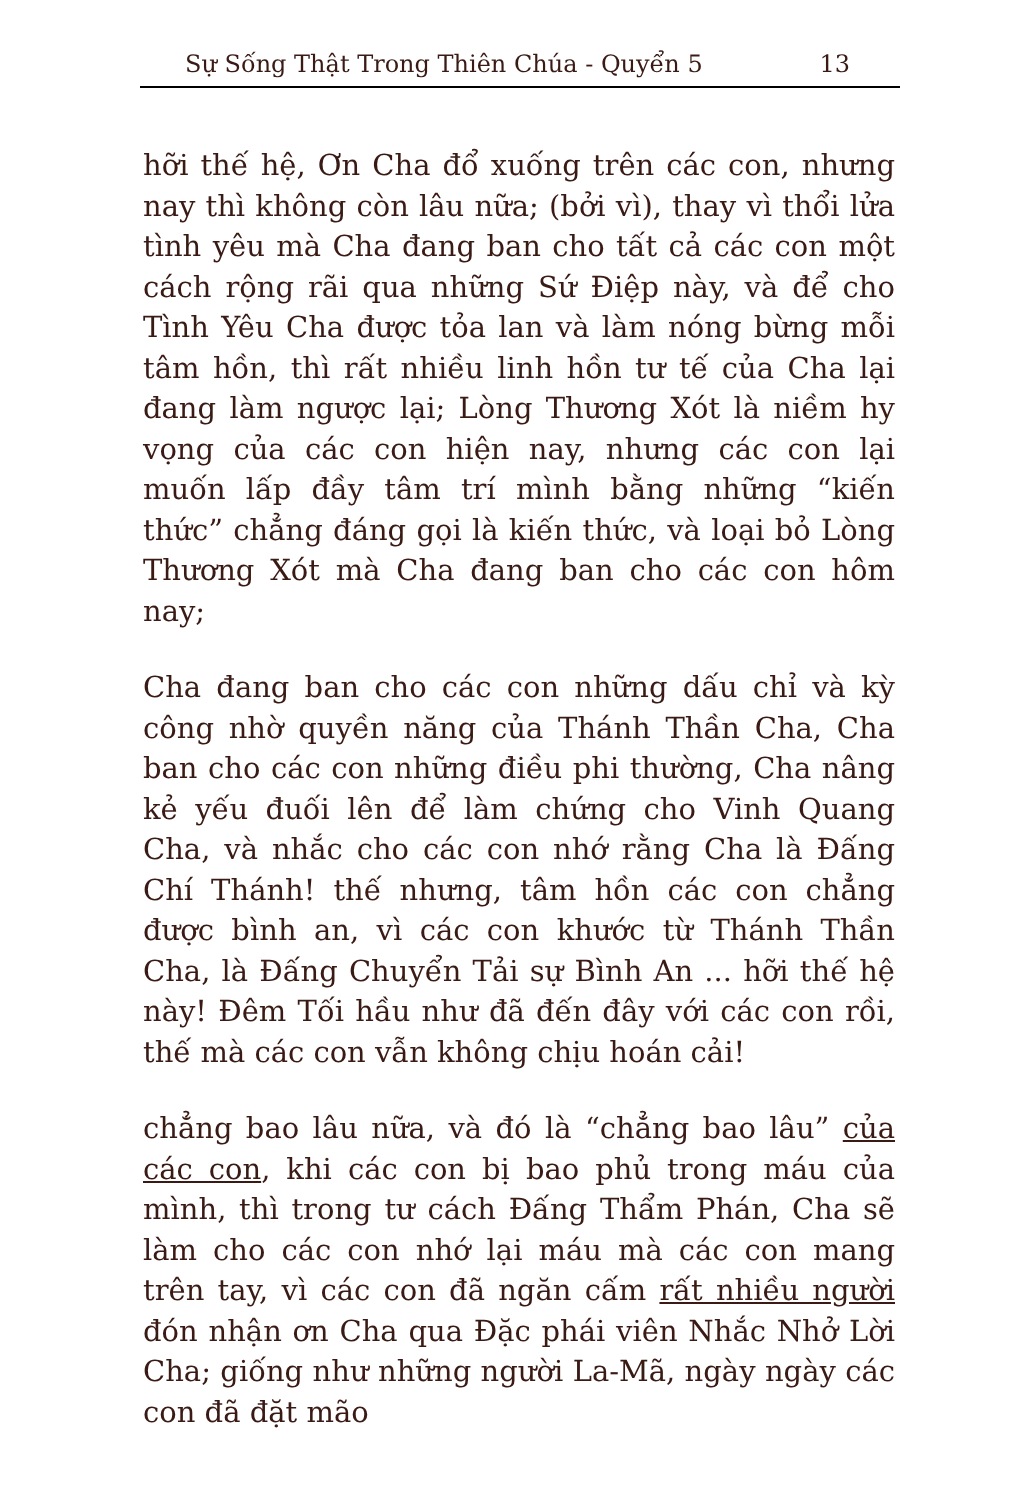Sự Sống Thật Trong Thiên Chúa - Quyển 5 13
hỡi thế hệ, Ơn Cha đổ xuống trên các con, nhưng nay thì không còn lâu nữa; (bởi vì), thay vì thổi lửa tình yêu mà Cha đang ban cho tất cả các con một cách rộng rãi qua những Sứ Điệp này, và để cho Tình Yêu Cha được tỏa lan và làm nóng bừng mỗi tâm hồn, thì rất nhiều linh hồn tư tế của Cha lại đang làm ngược lại; Lòng Thương Xót là niềm hy vọng của các con hiện nay, nhưng các con lại muốn lấp đầy tâm trí mình bằng những “kiến thức” chẳng đáng gọi là kiến thức, và loại bỏ Lòng Thương Xót mà Cha đang ban cho các con hôm nay;
Cha đang ban cho các con những dấu chỉ và kỳ công nhờ quyền năng của Thánh Thần Cha, Cha ban cho các con những điều phi thường, Cha nâng kẻ yếu đuối lên để làm chứng cho Vinh Quang Cha, và nhắc cho các con nhớ rằng Cha là Đấng Chí Thánh! thế nhưng, tâm hồn các con chẳng được bình an, vì các con khước từ Thánh Thần Cha, là Đấng Chuyển Tải sự Bình An ... hỡi thế hệ này! Đêm Tối hầu như đã đến đây với các con rồi, thế mà các con vẫn không chịu hoán cải!
chẳng bao lâu nữa, và đó là “chẳng bao lâu” của các con, khi các con bị bao phủ trong máu của mình, thì trong tư cách Đấng Thẩm Phán, Cha sẽ làm cho các con nhớ lại máu mà các con mang trên tay, vì các con đã ngăn cấm rất nhiều người đón nhận ơn Cha qua Đặc phái viên Nhắc Nhở Lời Cha; giống như những người La-Mã, ngày ngày các con đã đặt mão